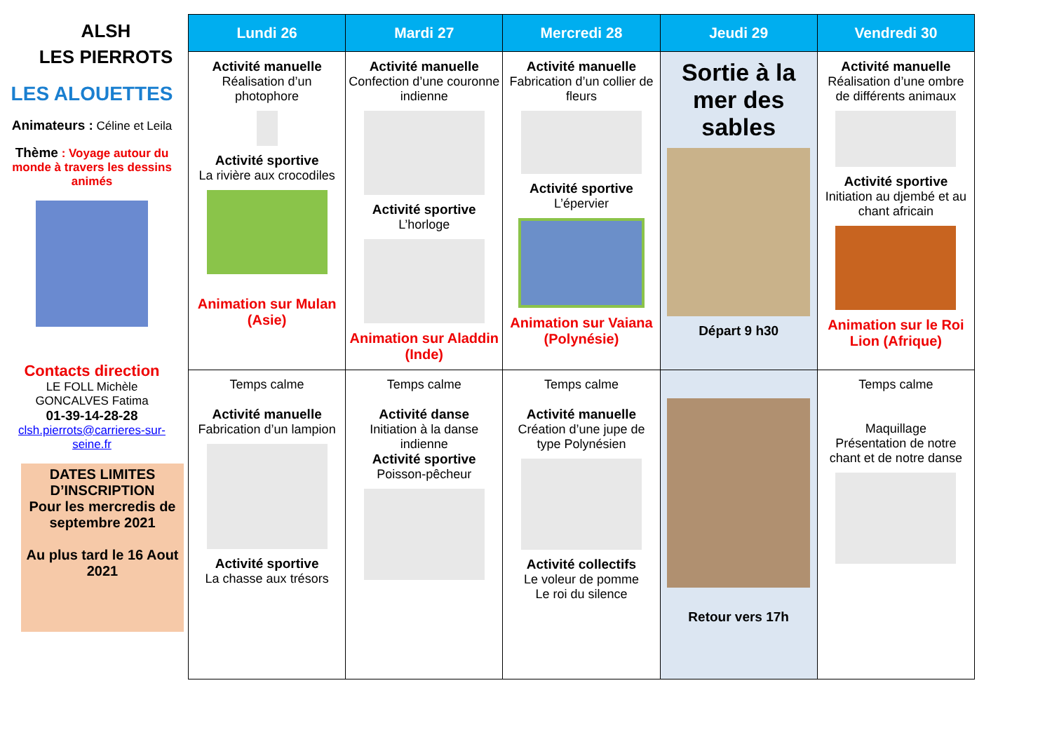ALSH
LES PIERROTS
LES ALOUETTES
Animateurs : Céline et Leila
Thème : Voyage autour du monde à travers les dessins animés
Contacts direction
LE FOLL Michèle
GONCALVES Fatima
01-39-14-28-28
clsh.pierrots@carrieres-sur-seine.fr
DATES LIMITES D’INSCRIPTION
Pour les mercredis de septembre 2021
Au plus tard le 16 Aout 2021
| Lundi 26 | Mardi 27 | Mercredi 28 | Jeudi 29 | Vendredi 30 |
| --- | --- | --- | --- | --- |
| Activité manuelle Réalisation d’un photophore Activité sportive La rivière aux crocodiles Animation sur Mulan (Asie) | Activité manuelle Confection d’une couronne indienne Activité sportive L’horloge Animation sur Aladdin (Inde) | Activité manuelle Fabrication d’un collier de fleurs Activité sportive L’épervier Animation sur Vaiana (Polynésie) | Sortie à la mer des sables Départ 9 h30 | Activité manuelle Réalisation d’une ombre de différents animaux Activité sportive Initiation au djembé et au chant africain Animation sur le Roi Lion (Afrique) |
| Temps calme Activité manuelle Fabrication d’un lampion Activité sportive La chasse aux trésors | Temps calme Activité danse Initiation à la danse indienne Activité sportive Poisson-pêcheur | Temps calme Activité manuelle Création d’une jupe de type Polynésien Activité collectifs Le voleur de pomme Le roi du silence | Retour vers 17h | Temps calme Maquillage Présentation de notre chant et de notre danse |